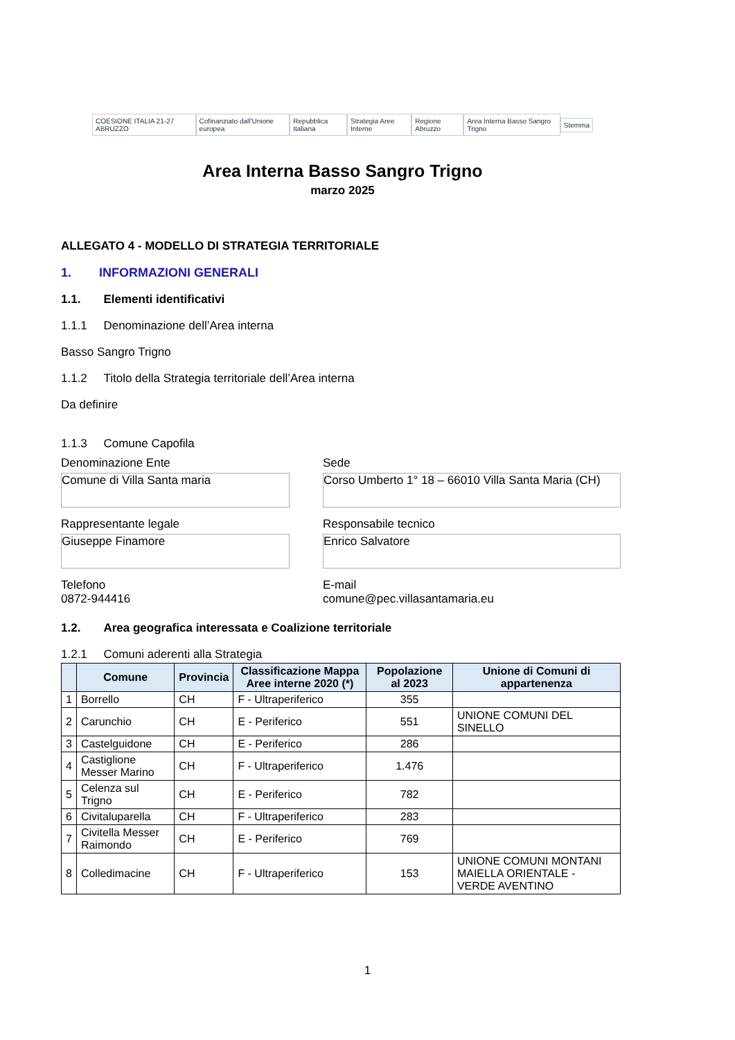COESIONE ITALIA 21-27 ABRUZZO
Cofinanziato dall'Unione europea
Repubblica Italiana Strategia Aree Interne Regione Abruzzo
Area Interna Basso Sangro Trigno
Stemma
Area Interna Basso Sangro Trigno
marzo 2025
ALLEGATO 4 - MODELLO DI STRATEGIA TERRITORIALE
1. INFORMAZIONI GENERALI
1.1. Elementi identificativi
1.1.1 Denominazione dell’Area interna
Basso Sangro Trigno
1.1.2 Titolo della Strategia territoriale dell’Area interna
Da definire
1.1.3 Comune Capofila
Denominazione Ente
Comune di Villa Santa maria
Sede
Corso Umberto 1° 18 – 66010 Villa Santa Maria (CH)
Rappresentante legale
Giuseppe Finamore
Responsabile tecnico
Enrico Salvatore
Telefono
0872-944416
E-mail
comune@pec.villasantamaria.eu
1.2. Area geografica interessata e Coalizione territoriale
1.2.1 Comuni aderenti alla Strategia
| | Comune | Provincia | Classificazione Mappa Aree interne 2020 (*) | Popolazione al 2023 | Unione di Comuni di appartenenza |
| --- | --- | --- | --- | --- | --- |
| 1 | Borrello | CH | F - Ultraperiferico | 355 | |
| 2 | Carunchio | CH | E - Periferico | 551 | UNIONE COMUNI DEL SINELLO |
| 3 | Castelguidone | CH | E - Periferico | 286 | |
| 4 | Castiglione Messer Marino | CH | F - Ultraperiferico | 1.476 | |
| 5 | Celenza sul Trigno | CH | E - Periferico | 782 | |
| 6 | Civitaluparella | CH | F - Ultraperiferico | 283 | |
| 7 | Civitella Messer Raimondo | CH | E - Periferico | 769 | |
| 8 | Colledimacine | CH | F - Ultraperiferico | 153 | UNIONE COMUNI MONTANI MAIELLA ORIENTALE - VERDE AVENTINO |
1